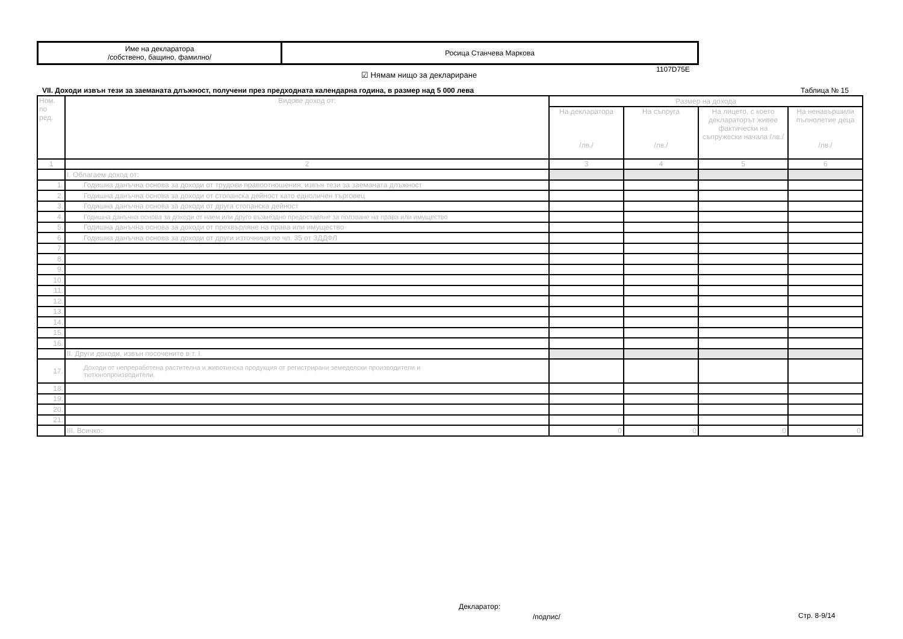| Име на декларатора /собствено, бащино, фамилно/ | Росица Станчева Маркова |
1107D75E
☑ Нямам нищо за деклариране
VII. Доходи извън тези за заеманата длъжност, получени през предходната календарна година, в размер над 5 000 лева
Таблица № 15
| Ном. по ред. | Видове доход от: | Размер на дохода | | | |
| --- | --- | --- | --- | --- | --- |
| | | На декларатора /лв./ | На съпруга /лв./ | На лицето, с което декларатор­ът живее фактически на съпружески начала /лв./ | На ненавършили пълнолетие деца /лв./ |
| 1 | 2 | 3 | 4 | 5 | 6 |
| | I. Облагаем доход от: | | | | |
| 1. | Годишна данъчна основа за доходи от трудови правоотношения, извън тези за заеманата длъжност | | | | |
| 2. | Годишна данъчна основа за доходи от стопанска дейност като едноличен търговец | | | | |
| 3. | Годишна данъчна основа за доходи от друга стопанска дейност | | | | |
| 4. | Годишна данъчна основа за доходи от наем или друго възмездно предоставяне за ползване на права или имущество | | | | |
| 5. | Годишна данъчна основа за доходи от прехвърляне на права или имущество | | | | |
| 6. | Годишна данъчна основа за доходи от други източници по чл. 35 от ЗДДФЛ | | | | |
| 7. | | | | | |
| 8. | | | | | |
| 9. | | | | | |
| 10. | | | | | |
| 11. | | | | | |
| 12. | | | | | |
| 13. | | | | | |
| 14. | | | | | |
| 15. | | | | | |
| 16. | | | | | |
| | II. Други доходи, извън посочените в т. I. | | | | |
| 17. | Доходи от непреработена растителна и животинска продукция от регистрирани земеделски производители и тютюнопроизводители. | | | | |
| 18. | | | | | |
| 19. | | | | | |
| 20. | | | | | |
| 21. | | | | | |
| | III. Всичко: | 0 | 0 | 0 | 0 |
Декларатор:
/подпис/ Стр. 8-9/14